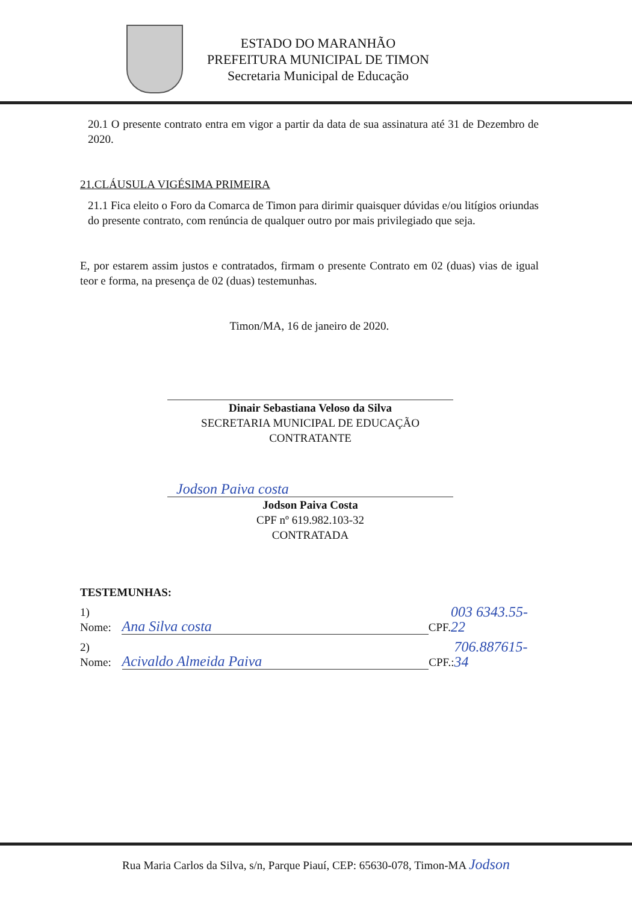ESTADO DO MARANHÃO
PREFEITURA MUNICIPAL DE TIMON
Secretaria Municipal de Educação
20.1 O presente contrato entra em vigor a partir da data de sua assinatura até 31 de Dezembro de 2020.
21.CLÁUSULA VIGÉSIMA PRIMEIRA
21.1 Fica eleito o Foro da Comarca de Timon para dirimir quaisquer dúvidas e/ou litígios oriundas do presente contrato, com renúncia de qualquer outro por mais privilegiado que seja.
E, por estarem assim justos e contratados, firmam o presente Contrato em 02 (duas) vias de igual teor e forma, na presença de 02 (duas) testemunhas.
Timon/MA, 16 de janeiro de 2020.
Dinair Sebastiana Veloso da Silva
SECRETARIA MUNICIPAL DE EDUCAÇÃO
CONTRATANTE
Jodson Paiva costa
Jodson Paiva Costa
CPF nº 619.982.103-32
CONTRATADA
TESTEMUNHAS:
1) Nome: Ana Silva costa CPF. 003 6343.55-22
2) Nome: Acivaldo Almeida Paiva CPF.: 706.887615-34
Rua Maria Carlos da Silva, s/n, Parque Piauí, CEP: 65630-078, Timon-MA Jodson